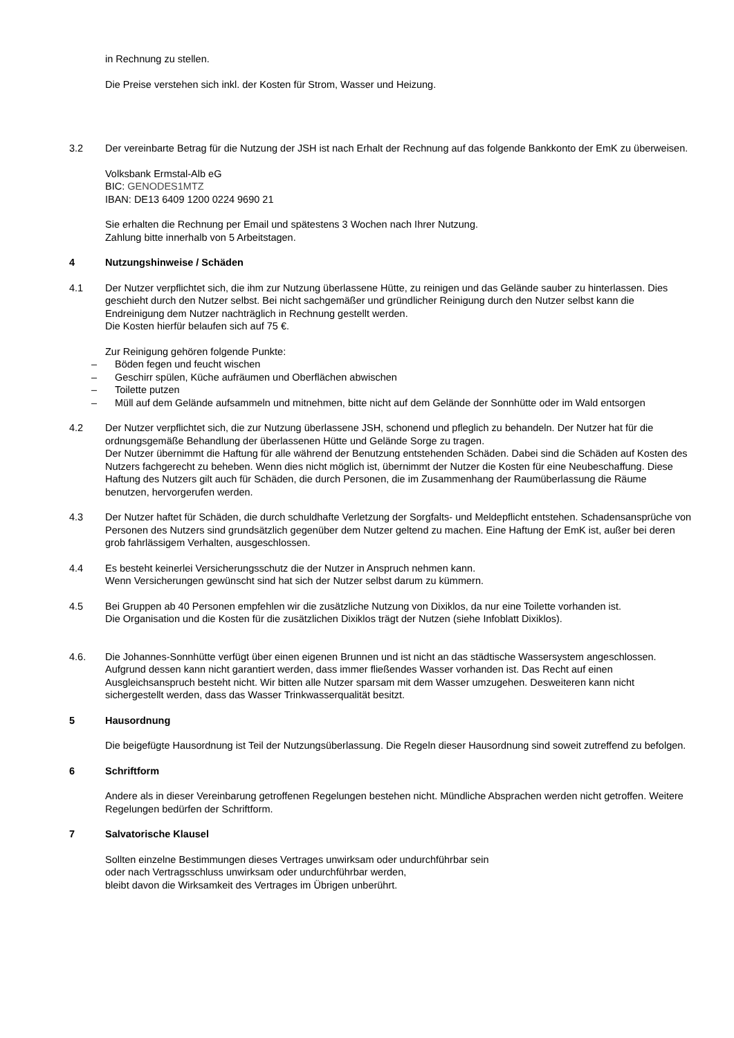in Rechnung zu stellen.
Die Preise verstehen sich inkl. der Kosten für Strom, Wasser und Heizung.
3.2 Der vereinbarte Betrag für die Nutzung der JSH ist nach Erhalt der Rechnung auf das folgende Bankkonto der EmK zu überweisen.
Volksbank Ermstal-Alb eG
BIC: GENODES1MTZ
IBAN: DE13 6409 1200 0224 9690 21
Sie erhalten die Rechnung per Email und spätestens 3 Wochen nach Ihrer Nutzung.
Zahlung bitte innerhalb von 5 Arbeitstagen.
4 Nutzungshinweise / Schäden
4.1 Der Nutzer verpflichtet sich, die ihm zur Nutzung überlassene Hütte, zu reinigen und das Gelände sauber zu hinterlassen. Dies geschieht durch den Nutzer selbst. Bei nicht sachgemäßer und gründlicher Reinigung durch den Nutzer selbst kann die Endreinigung dem Nutzer nachträglich in Rechnung gestellt werden.
Die Kosten hierfür belaufen sich auf 75 €.
Zur Reinigung gehören folgende Punkte:
– Böden fegen und feucht wischen
– Geschirr spülen, Küche aufräumen und Oberflächen abwischen
– Toilette putzen
– Müll auf dem Gelände aufsammeln und mitnehmen, bitte nicht auf dem Gelände der Sonnhütte oder im Wald entsorgen
4.2 Der Nutzer verpflichtet sich, die zur Nutzung überlassene JSH, schonend und pfleglich zu behandeln. Der Nutzer hat für die ordnungsgemäße Behandlung der überlassenen Hütte und Gelände Sorge zu tragen.
Der Nutzer übernimmt die Haftung für alle während der Benutzung entstehenden Schäden. Dabei sind die Schäden auf Kosten des Nutzers fachgerecht zu beheben. Wenn dies nicht möglich ist, übernimmt der Nutzer die Kosten für eine Neubeschaffung. Diese Haftung des Nutzers gilt auch für Schäden, die durch Personen, die im Zusammenhang der Raumüberlassung die Räume benutzen, hervorgerufen werden.
4.3 Der Nutzer haftet für Schäden, die durch schuldhafte Verletzung der Sorgfalts- und Meldepflicht entstehen. Schadensansprüche von Personen des Nutzers sind grundsätzlich gegenüber dem Nutzer geltend zu machen. Eine Haftung der EmK ist, außer bei deren grob fahrlässigem Verhalten, ausgeschlossen.
4.4 Es besteht keinerlei Versicherungsschutz die der Nutzer in Anspruch nehmen kann.
Wenn Versicherungen gewünscht sind hat sich der Nutzer selbst darum zu kümmern.
4.5 Bei Gruppen ab 40 Personen empfehlen wir die zusätzliche Nutzung von Dixiklos, da nur eine Toilette vorhanden ist.
Die Organisation und die Kosten für die zusätzlichen Dixiklos trägt der Nutzen (siehe Infoblatt Dixiklos).
4.6. Die Johannes-Sonnhütte verfügt über einen eigenen Brunnen und ist nicht an das städtische Wassersystem angeschlossen. Aufgrund dessen kann nicht garantiert werden, dass immer fließendes Wasser vorhanden ist. Das Recht auf einen Ausgleichsanspruch besteht nicht. Wir bitten alle Nutzer sparsam mit dem Wasser umzugehen. Desweiteren kann nicht sichergestellt werden, dass das Wasser Trinkwasserqualität besitzt.
5 Hausordnung
Die beigefügte Hausordnung ist Teil der Nutzungsüberlassung. Die Regeln dieser Hausordnung sind soweit zutreffend zu befolgen.
6 Schriftform
Andere als in dieser Vereinbarung getroffenen Regelungen bestehen nicht. Mündliche Absprachen werden nicht getroffen. Weitere Regelungen bedürfen der Schriftform.
7 Salvatorische Klausel
Sollten einzelne Bestimmungen dieses Vertrages unwirksam oder undurchführbar sein
oder nach Vertragsschluss unwirksam oder undurchführbar werden,
bleibt davon die Wirksamkeit des Vertrages im Übrigen unberührt.